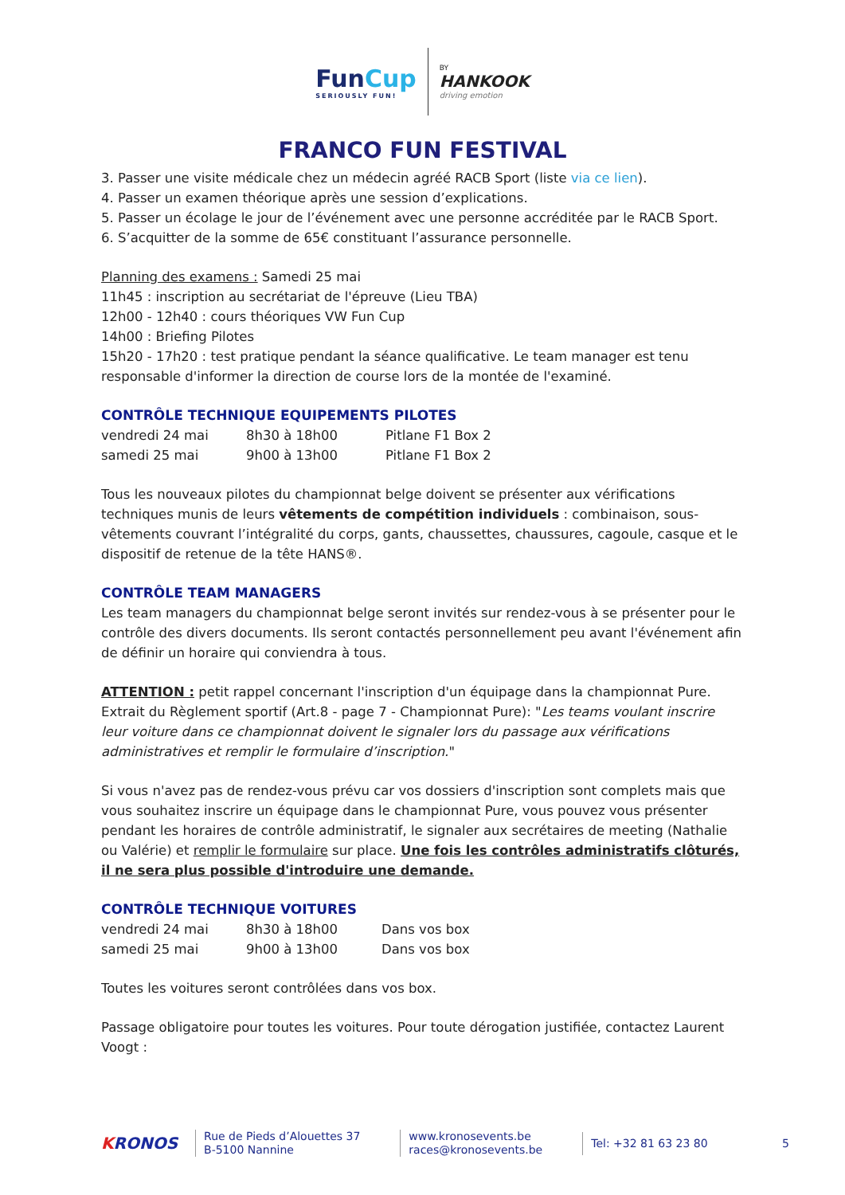FunCup
SERIOUSLY FUN!
BY
HANKOOK
driving emotion
FRANCO FUN FESTIVAL
3. Passer une visite médicale chez un médecin agréé RACB Sport (liste via ce lien).
4. Passer un examen théorique après une session d’explications.
5. Passer un écolage le jour de l’événement avec une personne accréditée par le RACB Sport.
6. S’acquitter de la somme de 65€ constituant l’assurance personnelle.
Planning des examens : Samedi 25 mai
11h45 : inscription au secrétariat de l'épreuve (Lieu TBA)
12h00 - 12h40 : cours théoriques VW Fun Cup
14h00 : Briefing Pilotes
15h20 - 17h20 : test pratique pendant la séance qualificative. Le team manager est tenu responsable d'informer la direction de course lors de la montée de l'examiné.
CONTRÔLE TECHNIQUE EQUIPEMENTS PILOTES
| vendredi 24 mai | 8h30 à 18h00 | Pitlane F1 Box 2 |
| samedi 25 mai | 9h00 à 13h00 | Pitlane F1 Box 2 |
Tous les nouveaux pilotes du championnat belge doivent se présenter aux vérifications techniques munis de leurs vêtements de compétition individuels : combinaison, sous-vêtements couvrant l’intégralité du corps, gants, chaussettes, chaussures, cagoule, casque et le dispositif de retenue de la tête HANS®.
CONTRÔLE TEAM MANAGERS
Les team managers du championnat belge seront invités sur rendez-vous à se présenter pour le contrôle des divers documents. Ils seront contactés personnellement peu avant l'événement afin de définir un horaire qui conviendra à tous.
ATTENTION : petit rappel concernant l'inscription d'un équipage dans la championnat Pure. Extrait du Règlement sportif (Art.8 - page 7 - Championnat Pure): "Les teams voulant inscrire leur voiture dans ce championnat doivent le signaler lors du passage aux vérifications administratives et remplir le formulaire d’inscription."
Si vous n'avez pas de rendez-vous prévu car vos dossiers d'inscription sont complets mais que vous souhaitez inscrire un équipage dans le championnat Pure, vous pouvez vous présenter pendant les horaires de contrôle administratif, le signaler aux secrétaires de meeting (Nathalie ou Valérie) et remplir le formulaire sur place. Une fois les contrôles administratifs clôturés, il ne sera plus possible d'introduire une demande.
CONTRÔLE TECHNIQUE VOITURES
| vendredi 24 mai | 8h30 à 18h00 | Dans vos box |
| samedi 25 mai | 9h00 à 13h00 | Dans vos box |
Toutes les voitures seront contrôlées dans vos box.
Passage obligatoire pour toutes les voitures. Pour toute dérogation justifiée, contactez Laurent Voogt :
KRONOS
Rue de Pieds d’Alouettes 37
B-5100 Nannine
www.kronosevents.be
races@kronosevents.be
Tel: +32 81 63 23 80
5